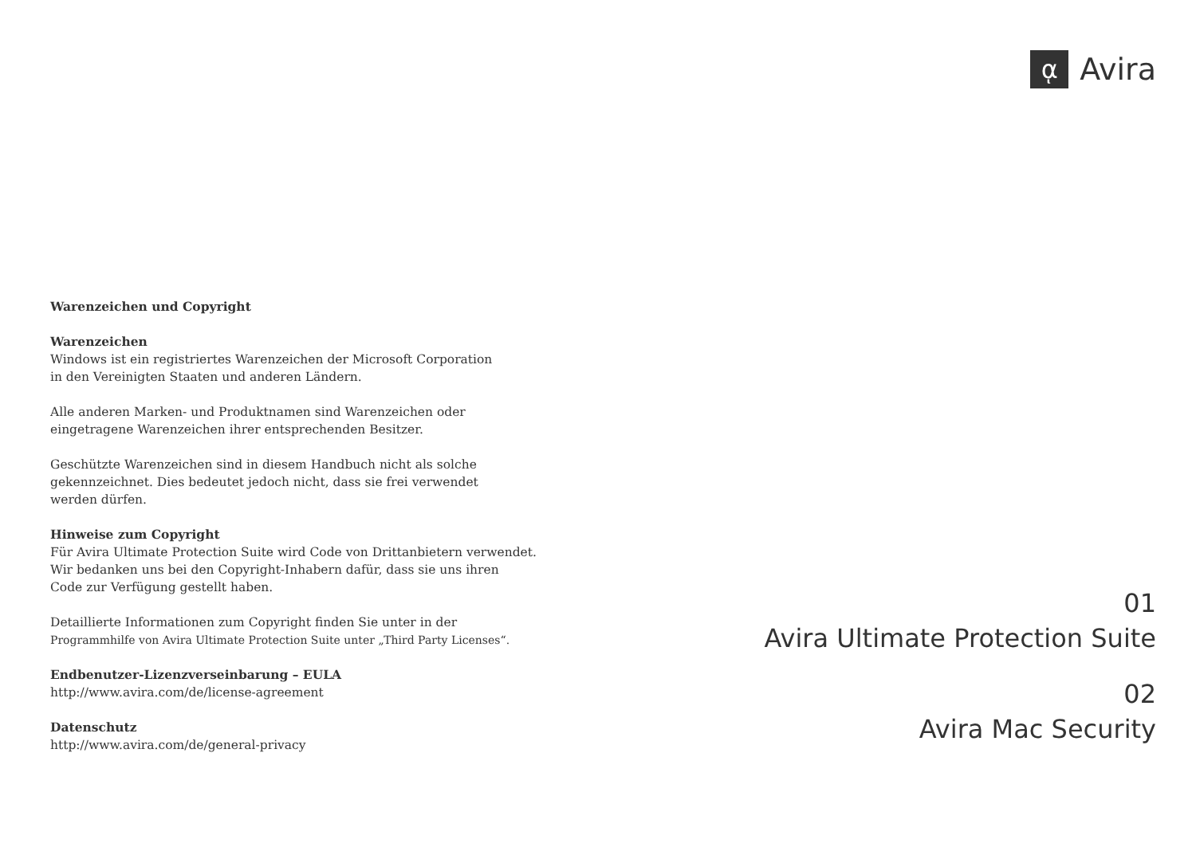ᾳ
Avira
Warenzeichen und Copyright
Warenzeichen
Windows ist ein registriertes Warenzeichen der Microsoft Corporation
in den Vereinigten Staaten und anderen Ländern.
Alle anderen Marken- und Produktnamen sind Warenzeichen oder
eingetragene Warenzeichen ihrer entsprechenden Besitzer.
Geschützte Warenzeichen sind in diesem Handbuch nicht als solche
gekennzeichnet. Dies bedeutet jedoch nicht, dass sie frei verwendet
werden dürfen.
Hinweise zum Copyright
Für Avira Ultimate Protection Suite wird Code von Drittanbietern verwendet.
Wir bedanken uns bei den Copyright-Inhabern dafür, dass sie uns ihren
Code zur Verfügung gestellt haben.
Detaillierte Informationen zum Copyright finden Sie unter in der
Programmhilfe von Avira Ultimate Protection Suite unter „Third Party Licenses“.
Endbenutzer-Lizenzverseinbarung – EULA
http://www.avira.com/de/license-agreement
Datenschutz
http://www.avira.com/de/general-privacy
01
Avira Ultimate Protection Suite
02
Avira Mac Security